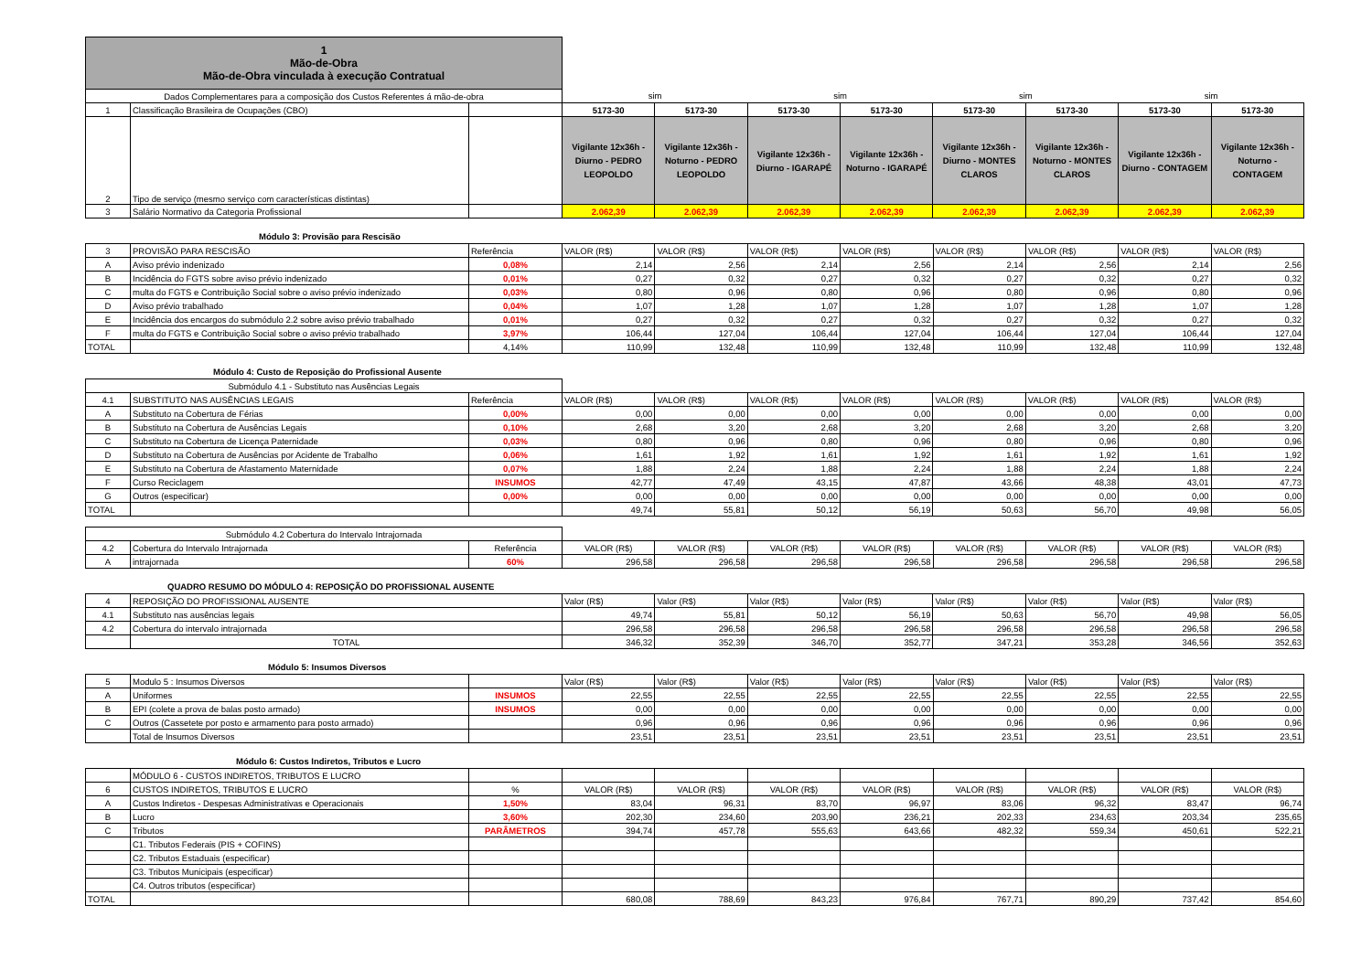| 1 Mão-de-Obra Mão-de-Obra vinculada à execução Contratual | | | | | | | | | | |
| Dados Complementares para a composição dos Custos Referentes á mão-de-obra | | | sim | | sim | | sim | | sim | |
| 1 | Classificação Brasileira de Ocupações (CBO) | | 5173-30 | 5173-30 | 5173-30 | 5173-30 | 5173-30 | 5173-30 | 5173-30 | 5173-30 |
| 2 | Tipo de serviço (mesmo serviço com características distintas) | | Vigilante 12x36h - Diurno - PEDRO LEOPOLDO | Vigilante 12x36h - Noturno - PEDRO LEOPOLDO | Vigilante 12x36h - Diurno - IGARAPÉ | Vigilante 12x36h - Noturno - IGARAPÉ | Vigilante 12x36h - Diurno - MONTES CLAROS | Vigilante 12x36h - Noturno - MONTES CLAROS | Vigilante 12x36h - Diurno - CONTAGEM | Vigilante 12x36h - Noturno - CONTAGEM |
| 3 | Salário Normativo da Categoria Profissional | | 2.062,39 | 2.062,39 | 2.062,39 | 2.062,39 | 2.062,39 | 2.062,39 | 2.062,39 | 2.062,39 |
Módulo 3: Provisão para Rescisão
| 3 | PROVISÃO PARA RESCISÃO | Referência | VALOR (R$) | VALOR (R$) | VALOR (R$) | VALOR (R$) | VALOR (R$) | VALOR (R$) | VALOR (R$) | VALOR (R$) |
| A | Aviso prévio indenizado | 0,08% | 2,14 | 2,56 | 2,14 | 2,56 | 2,14 | 2,56 | 2,14 | 2,56 |
| B | Incidência do FGTS sobre aviso prévio indenizado | 0,01% | 0,27 | 0,32 | 0,27 | 0,32 | 0,27 | 0,32 | 0,27 | 0,32 |
| C | multa do FGTS e Contribuição Social sobre o aviso prévio indenizado | 0,03% | 0,80 | 0,96 | 0,80 | 0,96 | 0,80 | 0,96 | 0,80 | 0,96 |
| D | Aviso prévio trabalhado | 0,04% | 1,07 | 1,28 | 1,07 | 1,28 | 1,07 | 1,28 | 1,07 | 1,28 |
| E | Incidência dos encargos do submódulo 2.2 sobre aviso prévio trabalhado | 0,01% | 0,27 | 0,32 | 0,27 | 0,32 | 0,27 | 0,32 | 0,27 | 0,32 |
| F | multa do FGTS e Contribuição Social sobre o aviso prévio trabalhado | 3,97% | 106,44 | 127,04 | 106,44 | 127,04 | 106,44 | 127,04 | 106,44 | 127,04 |
| TOTAL | | 4,14% | 110,99 | 132,48 | 110,99 | 132,48 | 110,99 | 132,48 | 110,99 | 132,48 |
Módulo 4: Custo de Reposição do Profissional Ausente
| Submódulo 4.1 - Substituto nas Ausências Legais | | | | | | | | | | |
| 4.1 | SUBSTITUTO NAS AUSÊNCIAS LEGAIS | Referência | VALOR (R$) | VALOR (R$) | VALOR (R$) | VALOR (R$) | VALOR (R$) | VALOR (R$) | VALOR (R$) | VALOR (R$) |
| A | Substituto na Cobertura de Férias | 0,00% | 0,00 | 0,00 | 0,00 | 0,00 | 0,00 | 0,00 | 0,00 | 0,00 |
| B | Substituto na Cobertura de Ausências Legais | 0,10% | 2,68 | 3,20 | 2,68 | 3,20 | 2,68 | 3,20 | 2,68 | 3,20 |
| C | Substituto na Cobertura de Licença Paternidade | 0,03% | 0,80 | 0,96 | 0,80 | 0,96 | 0,80 | 0,96 | 0,80 | 0,96 |
| D | Substituto na Cobertura de Ausências por Acidente de Trabalho | 0,06% | 1,61 | 1,92 | 1,61 | 1,92 | 1,61 | 1,92 | 1,61 | 1,92 |
| E | Substituto na Cobertura de Afastamento Maternidade | 0,07% | 1,88 | 2,24 | 1,88 | 2,24 | 1,88 | 2,24 | 1,88 | 2,24 |
| F | Curso Reciclagem | INSUMOS | 42,77 | 47,49 | 43,15 | 47,87 | 43,66 | 48,38 | 43,01 | 47,73 |
| G | Outros (especificar) | 0,00% | 0,00 | 0,00 | 0,00 | 0,00 | 0,00 | 0,00 | 0,00 | 0,00 |
| TOTAL | | | 49,74 | 55,81 | 50,12 | 56,19 | 50,63 | 56,70 | 49,98 | 56,05 |
| Submódulo 4.2 Cobertura do Intervalo Intrajornada | | | | | | | | | | |
| 4.2 | Cobertura do Intervalo Intrajornada | Referência | VALOR (R$) | VALOR (R$) | VALOR (R$) | VALOR (R$) | VALOR (R$) | VALOR (R$) | VALOR (R$) | VALOR (R$) |
| A | intrajornada | 60% | 296,58 | 296,58 | 296,58 | 296,58 | 296,58 | 296,58 | 296,58 | 296,58 |
QUADRO RESUMO DO MÓDULO 4: REPOSIÇÃO DO PROFISSIONAL AUSENTE
| 4 | REPOSIÇÃO DO PROFISSIONAL AUSENTE | Valor (R$) | Valor (R$) | Valor (R$) | Valor (R$) | Valor (R$) | Valor (R$) | Valor (R$) | Valor (R$) |
| 4.1 | Substituto nas ausências legais | 49,74 | 55,81 | 50,12 | 56,19 | 50,63 | 56,70 | 49,98 | 56,05 |
| 4.2 | Cobertura do intervalo intrajornada | 296,58 | 296,58 | 296,58 | 296,58 | 296,58 | 296,58 | 296,58 | 296,58 |
| | TOTAL | 346,32 | 352,39 | 346,70 | 352,77 | 347,21 | 353,28 | 346,56 | 352,63 |
Módulo 5: Insumos Diversos
| 5 | Modulo 5 : Insumos Diversos | | Valor (R$) | Valor (R$) | Valor (R$) | Valor (R$) | Valor (R$) | Valor (R$) | Valor (R$) | Valor (R$) |
| A | Uniformes | INSUMOS | 22,55 | 22,55 | 22,55 | 22,55 | 22,55 | 22,55 | 22,55 | 22,55 |
| B | EPI (colete a prova de balas posto armado) | INSUMOS | 0,00 | 0,00 | 0,00 | 0,00 | 0,00 | 0,00 | 0,00 | 0,00 |
| C | Outros (Cassetete por posto e armamento para posto armado) | | 0,96 | 0,96 | 0,96 | 0,96 | 0,96 | 0,96 | 0,96 | 0,96 |
| | Total de Insumos Diversos | | 23,51 | 23,51 | 23,51 | 23,51 | 23,51 | 23,51 | 23,51 | 23,51 |
Módulo 6: Custos Indiretos, Tributos e Lucro
| | MÓDULO 6 - CUSTOS INDIRETOS, TRIBUTOS E LUCRO | | | | | | | | | |
| 6 | CUSTOS INDIRETOS, TRIBUTOS E LUCRO | % | VALOR (R$) | VALOR (R$) | VALOR (R$) | VALOR (R$) | VALOR (R$) | VALOR (R$) | VALOR (R$) | VALOR (R$) |
| A | Custos Indiretos - Despesas Administrativas e Operacionais | 1,50% | 83,04 | 96,31 | 83,70 | 96,97 | 83,06 | 96,32 | 83,47 | 96,74 |
| B | Lucro | 3,60% | 202,30 | 234,60 | 203,90 | 236,21 | 202,33 | 234,63 | 203,34 | 235,65 |
| C | Tributos | PARÂMETROS | 394,74 | 457,78 | 555,63 | 643,66 | 482,32 | 559,34 | 450,61 | 522,21 |
| | C1. Tributos Federais (PIS + COFINS) | | | | | | | | | |
| | C2. Tributos Estaduais (especificar) | | | | | | | | | |
| | C3. Tributos Municipais (especificar) | | | | | | | | | |
| | C4. Outros tributos (especificar) | | | | | | | | | |
| TOTAL | | | 680,08 | 788,69 | 843,23 | 976,84 | 767,71 | 890,29 | 737,42 | 854,60 |